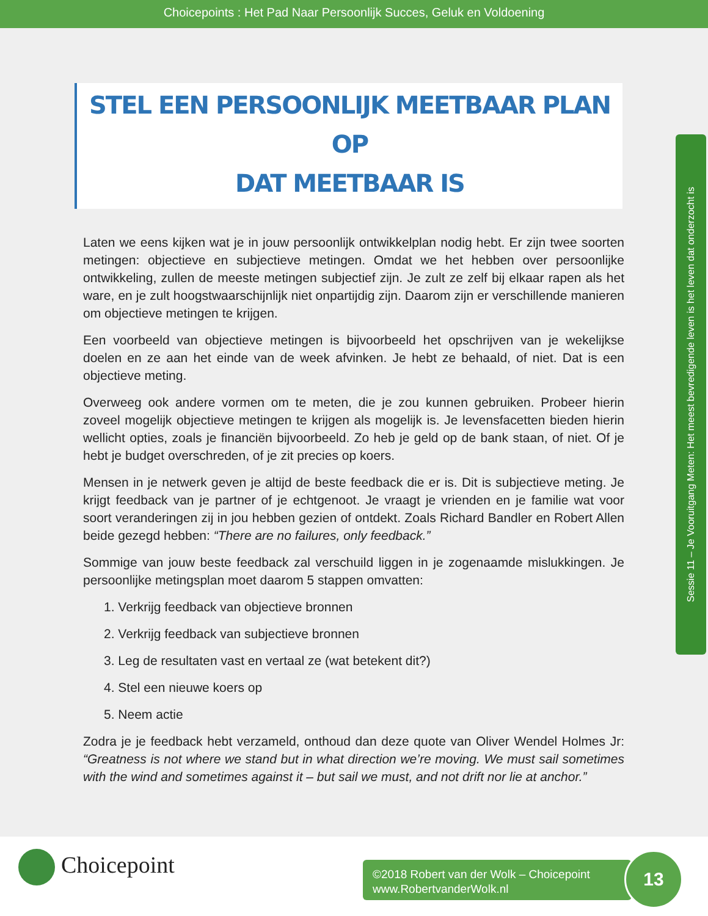Choicepoints : Het Pad Naar Persoonlijk Succes, Geluk en Voldoening
STEL EEN PERSOONLIJK MEETBAAR PLAN OP
DAT MEETBAAR IS
Laten we eens kijken wat je in jouw persoonlijk ontwikkelplan nodig hebt. Er zijn twee soorten metingen: objectieve en subjectieve metingen. Omdat we het hebben over persoonlijke ontwikkeling, zullen de meeste metingen subjectief zijn. Je zult ze zelf bij elkaar rapen als het ware, en je zult hoogstwaarschijnlijk niet onpartijdig zijn. Daarom zijn er verschillende manieren om objectieve metingen te krijgen.
Een voorbeeld van objectieve metingen is bijvoorbeeld het opschrijven van je wekelijkse doelen en ze aan het einde van de week afvinken. Je hebt ze behaald, of niet. Dat is een objectieve meting.
Overweeg ook andere vormen om te meten, die je zou kunnen gebruiken. Probeer hierin zoveel mogelijk objectieve metingen te krijgen als mogelijk is. Je levensfacetten bieden hierin wellicht opties, zoals je financiën bijvoorbeeld. Zo heb je geld op de bank staan, of niet. Of je hebt je budget overschreden, of je zit precies op koers.
Mensen in je netwerk geven je altijd de beste feedback die er is. Dit is subjectieve meting. Je krijgt feedback van je partner of je echtgenoot. Je vraagt je vrienden en je familie wat voor soort veranderingen zij in jou hebben gezien of ontdekt. Zoals Richard Bandler en Robert Allen beide gezegd hebben: “There are no failures, only feedback.”
Sommige van jouw beste feedback zal verschuild liggen in je zogenaamde mislukkingen. Je persoonlijke metingsplan moet daarom 5 stappen omvatten:
1. Verkrijg feedback van objectieve bronnen
2. Verkrijg feedback van subjectieve bronnen
3. Leg de resultaten vast en vertaal ze (wat betekent dit?)
4. Stel een nieuwe koers op
5. Neem actie
Zodra je je feedback hebt verzameld, onthoud dan deze quote van Oliver Wendel Holmes Jr: “Greatness is not where we stand but in what direction we’re moving. We must sail sometimes with the wind and sometimes against it – but sail we must, and not drift nor lie at anchor.”
Sessie 11 – Je Vooruitgang Meten: Het meest bevredigende leven is het leven dat onderzocht is
Choicepoint
©2018 Robert van der Wolk – Choicepoint
www.RobertvanderWolk.nl
13